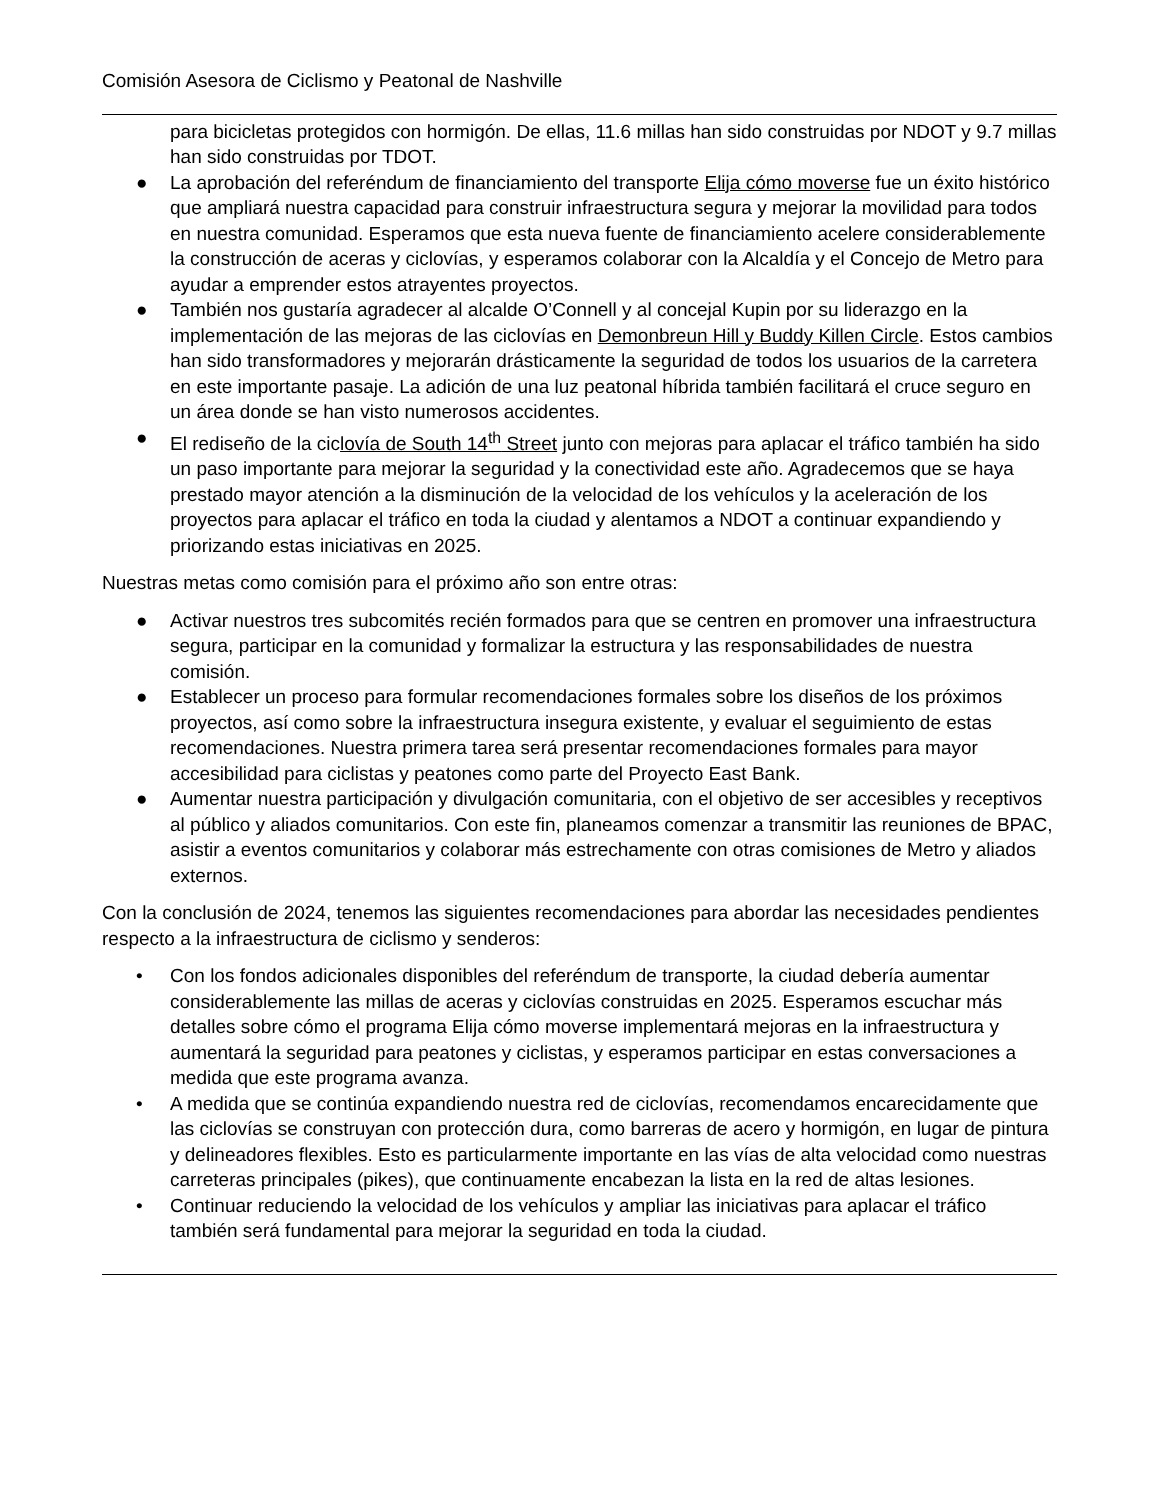Comisión Asesora de Ciclismo y Peatonal de Nashville
para bicicletas protegidos con hormigón. De ellas, 11.6 millas han sido construidas por NDOT y 9.7 millas han sido construidas por TDOT.
● La aprobación del referéndum de financiamiento del transporte Elija cómo moverse fue un éxito histórico que ampliará nuestra capacidad para construir infraestructura segura y mejorar la movilidad para todos en nuestra comunidad. Esperamos que esta nueva fuente de financiamiento acelere considerablemente la construcción de aceras y ciclovías, y esperamos colaborar con la Alcaldía y el Concejo de Metro para ayudar a emprender estos atrayentes proyectos.
● También nos gustaría agradecer al alcalde O’Connell y al concejal Kupin por su liderazgo en la implementación de las mejoras de las ciclovías en Demonbreun Hill y Buddy Killen Circle. Estos cambios han sido transformadores y mejorarán drásticamente la seguridad de todos los usuarios de la carretera en este importante pasaje. La adición de una luz peatonal híbrida también facilitará el cruce seguro en un área donde se han visto numerosos accidentes.
● El rediseño de la ciclovía de South 14<sup>th</sup> Street junto con mejoras para aplacar el tráfico también ha sido un paso importante para mejorar la seguridad y la conectividad este año. Agradecemos que se haya prestado mayor atención a la disminución de la velocidad de los vehículos y la aceleración de los proyectos para aplacar el tráfico en toda la ciudad y alentamos a NDOT a continuar expandiendo y priorizando estas iniciativas en 2025.
Nuestras metas como comisión para el próximo año son entre otras:
● Activar nuestros tres subcomités recién formados para que se centren en promover una infraestructura segura, participar en la comunidad y formalizar la estructura y las responsabilidades de nuestra comisión.
● Establecer un proceso para formular recomendaciones formales sobre los diseños de los próximos proyectos, así como sobre la infraestructura insegura existente, y evaluar el seguimiento de estas recomendaciones. Nuestra primera tarea será presentar recomendaciones formales para mayor accesibilidad para ciclistas y peatones como parte del Proyecto East Bank.
● Aumentar nuestra participación y divulgación comunitaria, con el objetivo de ser accesibles y receptivos al público y aliados comunitarios. Con este fin, planeamos comenzar a transmitir las reuniones de BPAC, asistir a eventos comunitarios y colaborar más estrechamente con otras comisiones de Metro y aliados externos.
Con la conclusión de 2024, tenemos las siguientes recomendaciones para abordar las necesidades pendientes respecto a la infraestructura de ciclismo y senderos:
• Con los fondos adicionales disponibles del referéndum de transporte, la ciudad debería aumentar considerablemente las millas de aceras y ciclovías construidas en 2025. Esperamos escuchar más detalles sobre cómo el programa Elija cómo moverse implementará mejoras en la infraestructura y aumentará la seguridad para peatones y ciclistas, y esperamos participar en estas conversaciones a medida que este programa avanza.
• A medida que se continúa expandiendo nuestra red de ciclovías, recomendamos encarecidamente que las ciclovías se construyan con protección dura, como barreras de acero y hormigón, en lugar de pintura y delineadores flexibles. Esto es particularmente importante en las vías de alta velocidad como nuestras carreteras principales (pikes), que continuamente encabezan la lista en la red de altas lesiones.
• Continuar reduciendo la velocidad de los vehículos y ampliar las iniciativas para aplacar el tráfico también será fundamental para mejorar la seguridad en toda la ciudad.